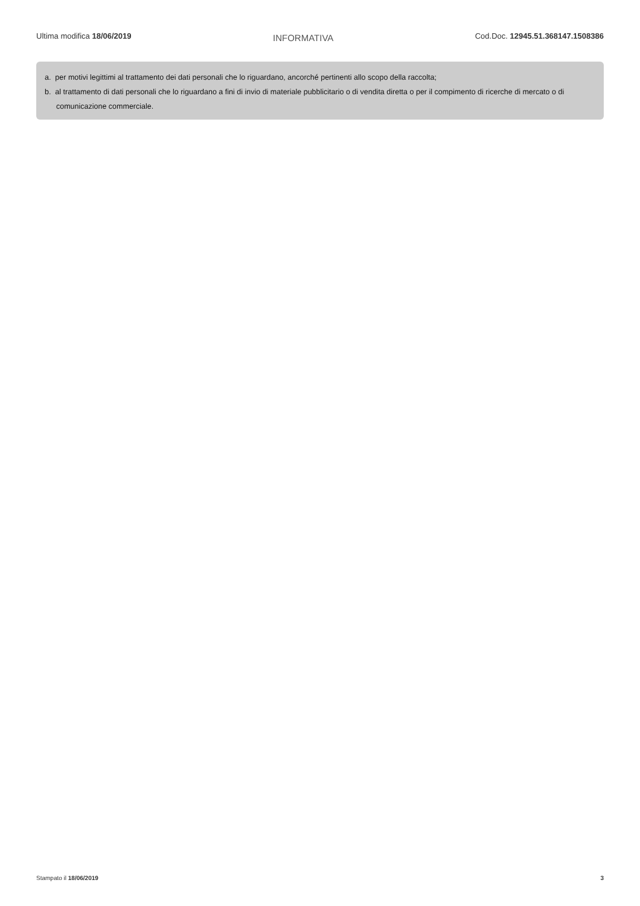Ultima modifica 18/06/2019 INFORMATIVA Cod.Doc. 12945.51.368147.1508386
a. per motivi legittimi al trattamento dei dati personali che lo riguardano, ancorché pertinenti allo scopo della raccolta;
b. al trattamento di dati personali che lo riguardano a fini di invio di materiale pubblicitario o di vendita diretta o per il compimento di ricerche di mercato o di comunicazione commerciale.
Stampato il 18/06/2019 3